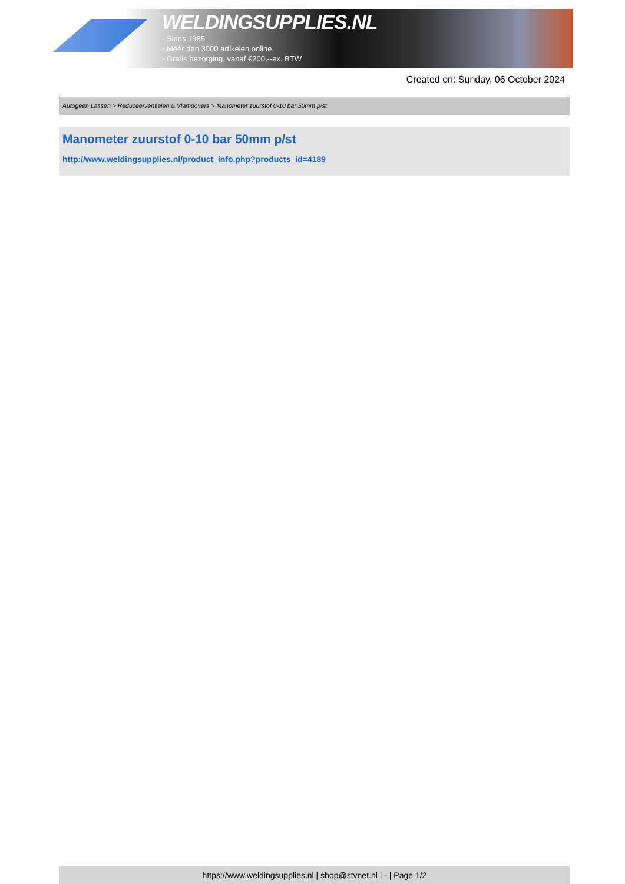WELDINGSUPPLIES.NL
- Sinds 1985
- Méér dan 3000 artikelen online
- Gratis bezorging, vanaf €200,--ex. BTW
Created on: Sunday, 06 October 2024
Autogeen Lassen > Reduceerventielen & Vlamdovers > Manometer zuurstof 0-10 bar 50mm p/st
Manometer zuurstof 0-10 bar 50mm p/st
http://www.weldingsupplies.nl/product_info.php?products_id=4189
https://www.weldingsupplies.nl | shop@stvnet.nl | - | Page 1/2